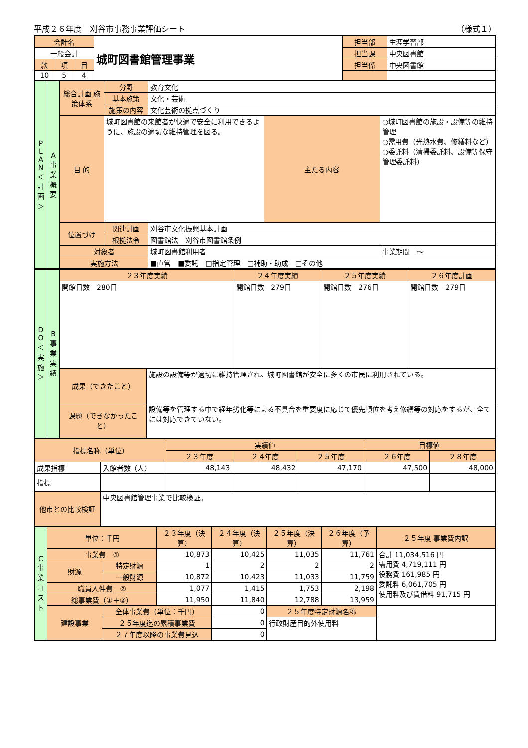平成２６年度　刈谷市事務事業評価シート （様式１）
| 会計名 | | | 城町図書館管理事業 | 担当部 | 生涯学習部 |
| 一般会計 | | | | 担当課 | 中央図書館 |
| 款 | 項 | 目 | | 担当係 | 中央図書館 |
| 10 | 5 | 4 | | | |
| P L A N ＜計画＞ | A 事業概要 | 総合計画 施策体系 | 分野 | 教育文化 | | |
| | | | 基本施策 | 文化・芸術 | | |
| | | | 施策の内容 | 文化芸術の拠点づくり | | |
| | | 目 的 | 城町図書館の来館者が快適で安全に利用できるように、施設の適切な維持管理を図る。 | | 主たる内容 | ○城町図書館の施設・設備等の維持管理 ○需用費（光熱水費、修繕料など） ○委託料（清掃委託料、設備等保守管理委託料） |
| | | 位置づけ | 関連計画 | 刈谷市文化振興基本計画 | | |
| | | | 根拠法令 | 図書館法 刈谷市図書館条例 | | |
| | | 対象者 | | 城町図書館利用者 | | 事業期間 〜 |
| | | 実施方法 | | ■直営 ■委託 □指定管理 □補助・助成 □その他 | | |
| D O ＜実施＞ | B 事業実績 | ２３年度実績 | | ２４年度実績 | ２５年度実績 | ２６年度計画 |
| | | 開館日数 280日 | | 開館日数 279日 | 開館日数 276日 | 開館日数 279日 |
| | | 成果（できたこと） | 施設の設備等が適切に維持管理され、城町図書館が安全に多くの市民に利用されている。 | | | |
| | | 課題（できなかったこと） | 設備等を管理する中で経年劣化等による不具合を重要度に応じて優先順位を考え修繕等の対応をするが、全てには対応できていない。 | | | |
| 指標名称（単位） | | 実績値 | | | 目標値 | |
| | | ２３年度 | ２４年度 | ２５年度 | ２６年度 | ２８年度 |
| 成果指標 | 入館者数（人） | 48,143 | 48,432 | 47,170 | 47,500 | 48,000 |
| 指標 | | | | | | |
| 他市との比較検証 | 中央図書館管理事業で比較検証。 | | | | | |
| C 事業コスト | 単位：千円 | | ２３年度（決算） | ２４年度（決算） | ２５年度（決算） | ２６年度（予算） | ２５年度 事業費内訳 |
| | 事業費 ① | | 10,873 | 10,425 | 11,035 | 11,761 | 合計 11,034,516 円 需用費 4,719,111 円 役務費 161,985 円 委託料 6,061,705 円 使用料及び賃借料 91,715 円 |
| | 財源 | 特定財源 | 1 | 2 | 2 | 2 | |
| | | 一般財源 | 10,872 | 10,423 | 11,033 | 11,759 | |
| | 職員人件費 ② | | 1,077 | 1,415 | 1,753 | 2,198 | |
| | 総事業費（①＋②） | | 11,950 | 11,840 | 12,788 | 13,959 | |
| | 建設事業 | 全体事業費（単位：千円） | | 0 | ２５年度特定財源名称 | | |
| | | ２５年度迄の累積事業費 | | 0 | 行政財産目的外使用料 | | |
| | | ２７年度以降の事業費見込 | | 0 | | | |